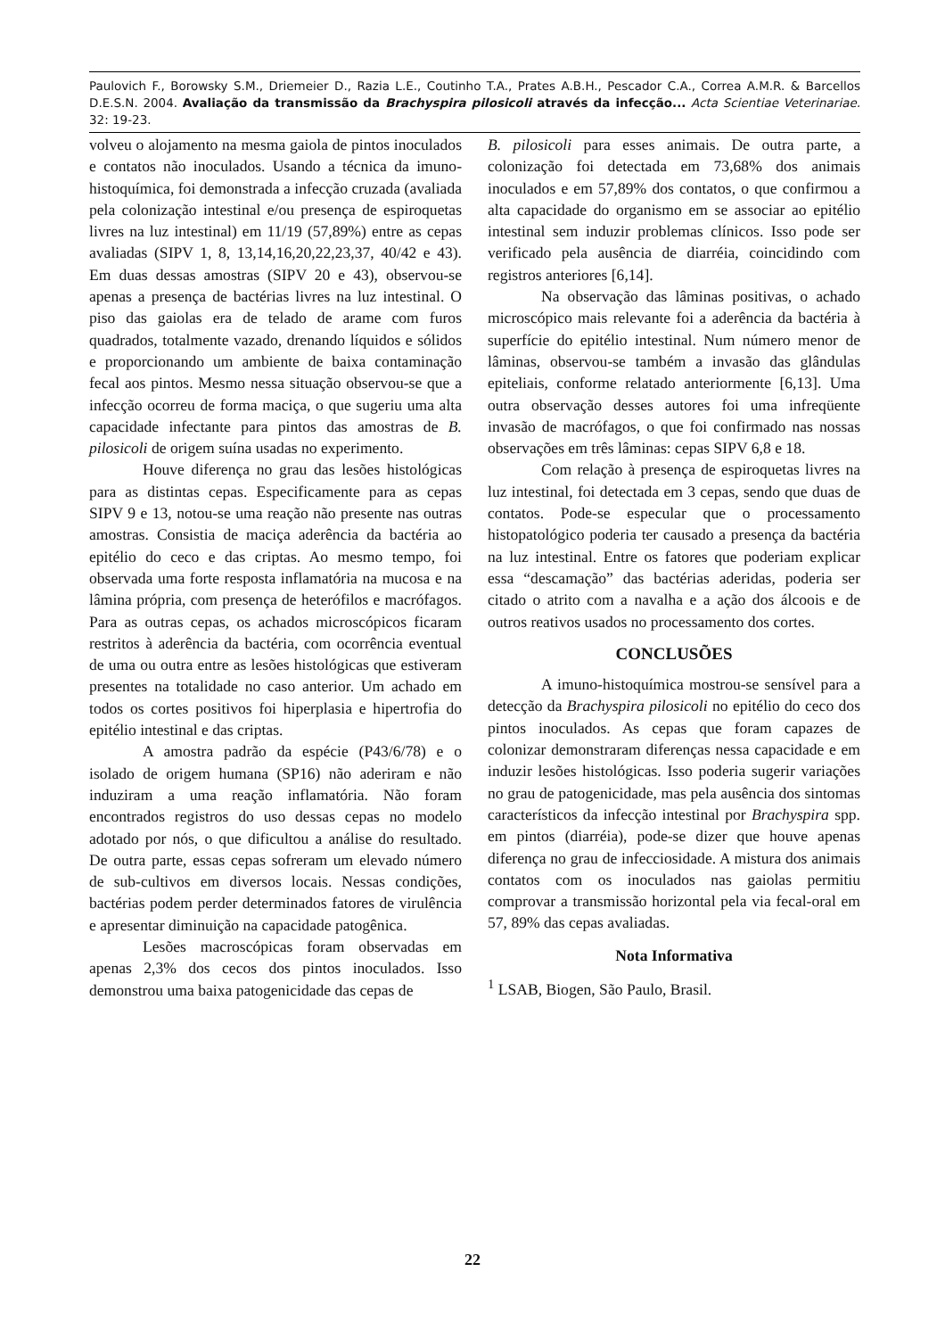Paulovich F., Borowsky S.M., Driemeier D., Razia L.E., Coutinho T.A., Prates A.B.H., Pescador C.A., Correa A.M.R. & Barcellos D.E.S.N. 2004. Avaliação da transmissão da Brachyspira pilosicoli através da infecção... Acta Scientiae Veterinariae. 32: 19-23.
volveu o alojamento na mesma gaiola de pintos inoculados e contatos não inoculados. Usando a técnica da imuno-histoquímica, foi demonstrada a infecção cruzada (avaliada pela colonização intestinal e/ou presença de espiroquetas livres na luz intestinal) em 11/19 (57,89%) entre as cepas avaliadas (SIPV 1, 8, 13,14,16,20,22,23,37, 40/42 e 43). Em duas dessas amostras (SIPV 20 e 43), observou-se apenas a presença de bactérias livres na luz intestinal. O piso das gaiolas era de telado de arame com furos quadrados, totalmente vazado, drenando líquidos e sólidos e proporcionando um ambiente de baixa contaminação fecal aos pintos. Mesmo nessa situação observou-se que a infecção ocorreu de forma maciça, o que sugeriu uma alta capacidade infectante para pintos das amostras de B. pilosicoli de origem suína usadas no experimento.
Houve diferença no grau das lesões histológicas para as distintas cepas. Especificamente para as cepas SIPV 9 e 13, notou-se uma reação não presente nas outras amostras. Consistia de maciça aderência da bactéria ao epitélio do ceco e das criptas. Ao mesmo tempo, foi observada uma forte resposta inflamatória na mucosa e na lâmina própria, com presença de heterófilos e macrófagos. Para as outras cepas, os achados microscópicos ficaram restritos à aderência da bactéria, com ocorrência eventual de uma ou outra entre as lesões histológicas que estiveram presentes na totalidade no caso anterior. Um achado em todos os cortes positivos foi hiperplasia e hipertrofia do epitélio intestinal e das criptas.
A amostra padrão da espécie (P43/6/78) e o isolado de origem humana (SP16) não aderiram e não induziram a uma reação inflamatória. Não foram encontrados registros do uso dessas cepas no modelo adotado por nós, o que dificultou a análise do resultado. De outra parte, essas cepas sofreram um elevado número de sub-cultivos em diversos locais. Nessas condições, bactérias podem perder determinados fatores de virulência e apresentar diminuição na capacidade patogênica.
Lesões macroscópicas foram observadas em apenas 2,3% dos cecos dos pintos inoculados. Isso demonstrou uma baixa patogenicidade das cepas de
B. pilosicoli para esses animais. De outra parte, a colonização foi detectada em 73,68% dos animais inoculados e em 57,89% dos contatos, o que confirmou a alta capacidade do organismo em se associar ao epitélio intestinal sem induzir problemas clínicos. Isso pode ser verificado pela ausência de diarréia, coincidindo com registros anteriores [6,14].
Na observação das lâminas positivas, o achado microscópico mais relevante foi a aderência da bactéria à superfície do epitélio intestinal. Num número menor de lâminas, observou-se também a invasão das glândulas epiteliais, conforme relatado anteriormente [6,13]. Uma outra observação desses autores foi uma infreqüente invasão de macrófagos, o que foi confirmado nas nossas observações em três lâminas: cepas SIPV 6,8 e 18.
Com relação à presença de espiroquetas livres na luz intestinal, foi detectada em 3 cepas, sendo que duas de contatos. Pode-se especular que o processamento histopatológico poderia ter causado a presença da bactéria na luz intestinal. Entre os fatores que poderiam explicar essa “descamação” das bactérias aderidas, poderia ser citado o atrito com a navalha e a ação dos álcoois e de outros reativos usados no processamento dos cortes.
CONCLUSÕES
A imuno-histoquímica mostrou-se sensível para a detecção da Brachyspira pilosicoli no epitélio do ceco dos pintos inoculados. As cepas que foram capazes de colonizar demonstraram diferenças nessa capacidade e em induzir lesões histológicas. Isso poderia sugerir variações no grau de patogenicidade, mas pela ausência dos sintomas característicos da infecção intestinal por Brachyspira spp. em pintos (diarréia), pode-se dizer que houve apenas diferença no grau de infecciosidade. A mistura dos animais contatos com os inoculados nas gaiolas permitiu comprovar a transmissão horizontal pela via fecal-oral em 57, 89% das cepas avaliadas.
Nota Informativa
<sup>1</sup> LSAB, Biogen, São Paulo, Brasil.
22